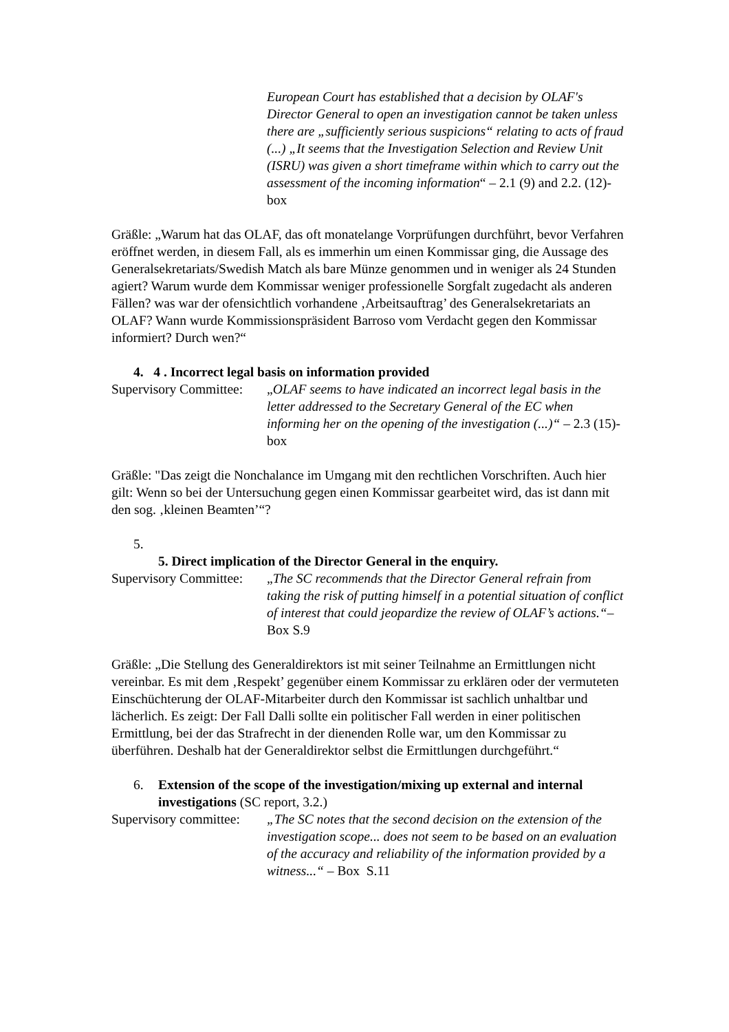European Court has established that a decision by OLAF's Director General to open an investigation cannot be taken unless there are „sufficiently serious suspicions“ relating to acts of fraud (...) „It seems that the Investigation Selection and Review Unit (ISRU) was given a short timeframe within which to carry out the assessment of the incoming information“ – 2.1 (9) and 2.2. (12)-box
Gräßle: „Warum hat das OLAF, das oft monatelange Vorprüfungen durchführt, bevor Verfahren eröffnet werden, in diesem Fall, als es immerhin um einen Kommissar ging, die Aussage des Generalsekretariats/Swedish Match als bare Münze genommen und in weniger als 24 Stunden agiert? Warum wurde dem Kommissar weniger professionelle Sorgfalt zugedacht als anderen Fällen? was war der ofensichtlich vorhandene ‚Arbeitsauftrag’ des Generalsekretariats an OLAF? Wann wurde Kommissionspräsident Barroso vom Verdacht gegen den Kommissar informiert? Durch wen?“
4. 4 . Incorrect legal basis on information provided
Supervisory Committee:
„OLAF seems to have indicated an incorrect legal basis in the letter addressed to the Secretary General of the EC when informing her on the opening of the investigation (...)“ – 2.3 (15)-box
Gräßle: "Das zeigt die Nonchalance im Umgang mit den rechtlichen Vorschriften. Auch hier gilt: Wenn so bei der Untersuchung gegen einen Kommissar gearbeitet wird, das ist dann mit den sog. ‚kleinen Beamten’“?
5.
5. Direct implication of the Director General in the enquiry.
Supervisory Committee:
„The SC recommends that the Director General refrain from taking the risk of putting himself in a potential situation of conflict of interest that could jeopardize the review of OLAF’s actions.“– Box S.9
Gräßle: „Die Stellung des Generaldirektors ist mit seiner Teilnahme an Ermittlungen nicht vereinbar. Es mit dem ‚Respekt’ gegenüber einem Kommissar zu erklären oder der vermuteten Einschüchterung der OLAF-Mitarbeiter durch den Kommissar ist sachlich unhaltbar und lächerlich. Es zeigt: Der Fall Dalli sollte ein politischer Fall werden in einer politischen Ermittlung, bei der das Strafrecht in der dienenden Rolle war, um den Kommissar zu überführen. Deshalb hat der Generaldirektor selbst die Ermittlungen durchgeführt.“
6. Extension of the scope of the investigation/mixing up external and internal investigations (SC report, 3.2.)
Supervisory committee:
„The SC notes that the second decision on the extension of the investigation scope... does not seem to be based on an evaluation of the accuracy and reliability of the information provided by a witness...“ – Box S.11